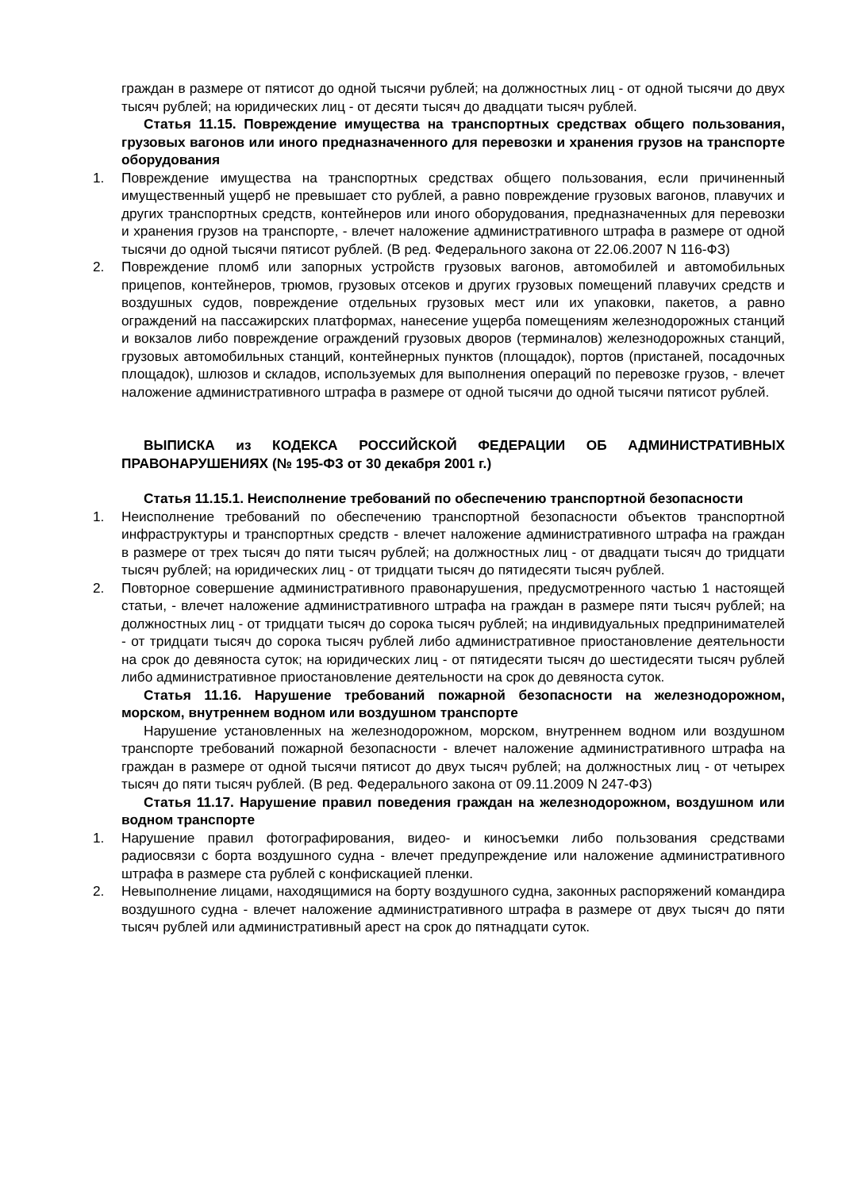граждан в размере от пятисот до одной тысячи рублей; на должностных лиц - от одной тысячи до двух тысяч рублей; на юридических лиц - от десяти тысяч до двадцати тысяч рублей.
Статья 11.15. Повреждение имущества на транспортных средствах общего пользования, грузовых вагонов или иного предназначенного для перевозки и хранения грузов на транспорте оборудования
1. Повреждение имущества на транспортных средствах общего пользования, если причиненный имущественный ущерб не превышает сто рублей, а равно повреждение грузовых вагонов, плавучих и других транспортных средств, контейнеров или иного оборудования, предназначенных для перевозки и хранения грузов на транспорте, - влечет наложение административного штрафа в размере от одной тысячи до одной тысячи пятисот рублей. (В ред. Федерального закона от 22.06.2007 N 116-ФЗ)
2. Повреждение пломб или запорных устройств грузовых вагонов, автомобилей и автомобильных прицепов, контейнеров, трюмов, грузовых отсеков и других грузовых помещений плавучих средств и воздушных судов, повреждение отдельных грузовых мест или их упаковки, пакетов, а равно ограждений на пассажирских платформах, нанесение ущерба помещениям железнодорожных станций и вокзалов либо повреждение ограждений грузовых дворов (терминалов) железнодорожных станций, грузовых автомобильных станций, контейнерных пунктов (площадок), портов (пристаней, посадочных площадок), шлюзов и складов, используемых для выполнения операций по перевозке грузов, - влечет наложение административного штрафа в размере от одной тысячи до одной тысячи пятисот рублей.
ВЫПИСКА из КОДЕКСА РОССИЙСКОЙ ФЕДЕРАЦИИ ОБ АДМИНИСТРАТИВНЫХ ПРАВОНАРУШЕНИЯХ (№ 195-ФЗ от 30 декабря 2001 г.)
Статья 11.15.1. Неисполнение требований по обеспечению транспортной безопасности
1. Неисполнение требований по обеспечению транспортной безопасности объектов транспортной инфраструктуры и транспортных средств - влечет наложение административного штрафа на граждан в размере от трех тысяч до пяти тысяч рублей; на должностных лиц - от двадцати тысяч до тридцати тысяч рублей; на юридических лиц - от тридцати тысяч до пятидесяти тысяч рублей.
2. Повторное совершение административного правонарушения, предусмотренного частью 1 настоящей статьи, - влечет наложение административного штрафа на граждан в размере пяти тысяч рублей; на должностных лиц - от тридцати тысяч до сорока тысяч рублей; на индивидуальных предпринимателей - от тридцати тысяч до сорока тысяч рублей либо административное приостановление деятельности на срок до девяноста суток; на юридических лиц - от пятидесяти тысяч до шестидесяти тысяч рублей либо административное приостановление деятельности на срок до девяноста суток.
Статья 11.16. Нарушение требований пожарной безопасности на железнодорожном, морском, внутреннем водном или воздушном транспорте
Нарушение установленных на железнодорожном, морском, внутреннем водном или воздушном транспорте требований пожарной безопасности - влечет наложение административного штрафа на граждан в размере от одной тысячи пятисот до двух тысяч рублей; на должностных лиц - от четырех тысяч до пяти тысяч рублей. (В ред. Федерального закона от 09.11.2009 N 247-ФЗ)
Статья 11.17. Нарушение правил поведения граждан на железнодорожном, воздушном или водном транспорте
1. Нарушение правил фотографирования, видео- и киносъемки либо пользования средствами радиосвязи с борта воздушного судна - влечет предупреждение или наложение административного штрафа в размере ста рублей с конфискацией пленки.
2. Невыполнение лицами, находящимися на борту воздушного судна, законных распоряжений командира воздушного судна - влечет наложение административного штрафа в размере от двух тысяч до пяти тысяч рублей или административный арест на срок до пятнадцати суток.